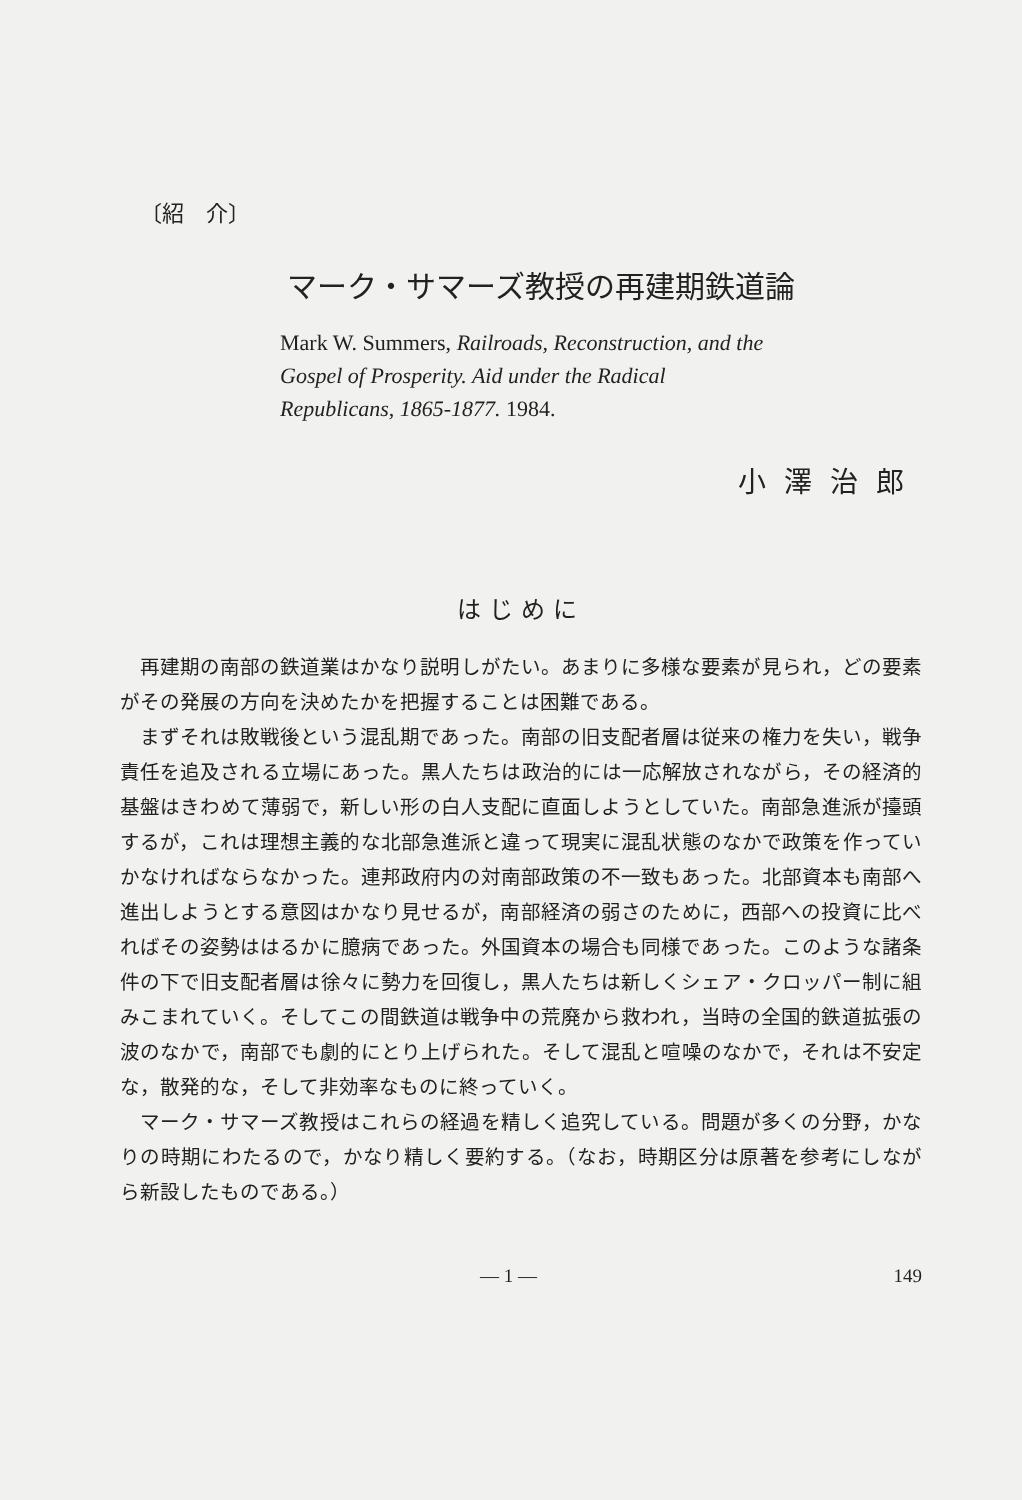〔紹　介〕
マーク・サマーズ教授の再建期鉄道論
Mark W. Summers, Railroads, Reconstruction, and the Gospel of Prosperity. Aid under the Radical Republicans, 1865-1877. 1984.
小澤治郎
はじめに
再建期の南部の鉄道業はかなり説明しがたい。あまりに多様な要素が見られ，どの要素がその発展の方向を決めたかを把握することは困難である。
まずそれは敗戦後という混乱期であった。南部の旧支配者層は従来の権力を失い，戦争責任を追及される立場にあった。黒人たちは政治的には一応解放されながら，その経済的基盤はきわめて薄弱で，新しい形の白人支配に直面しようとしていた。南部急進派が擡頭するが，これは理想主義的な北部急進派と違って現実に混乱状態のなかで政策を作っていかなければならなかった。連邦政府内の対南部政策の不一致もあった。北部資本も南部へ進出しようとする意図はかなり見せるが，南部経済の弱さのために，西部への投資に比べればその姿勢ははるかに臆病であった。外国資本の場合も同様であった。このような諸条件の下で旧支配者層は徐々に勢力を回復し，黒人たちは新しくシェア・クロッパー制に組みこまれていく。そしてこの間鉄道は戦争中の荒廃から救われ，当時の全国的鉄道拡張の波のなかで，南部でも劇的にとり上げられた。そして混乱と喧噪のなかで，それは不安定な，散発的な，そして非効率なものに終っていく。
マーク・サマーズ教授はこれらの経過を精しく追究している。問題が多くの分野，かなりの時期にわたるので，かなり精しく要約する。（なお，時期区分は原著を参考にしながら新設したものである。）
— 1 — 149